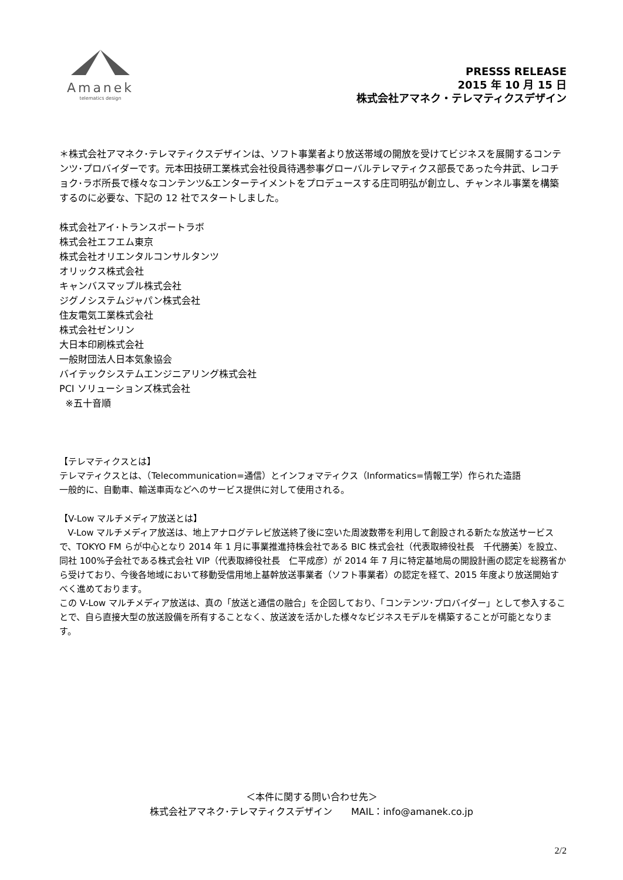Amanek
telematics design
PRESSS RELEASE
2015 年 10 月 15 日
株式会社アマネク・テレマティクスデザイン
＊株式会社アマネク･テレマティクスデザインは、ソフト事業者より放送帯域の開放を受けてビジネスを展開するコンテンツ･プロバイダーです。元本田技研工業株式会社役員待遇参事グローバルテレマティクス部長であった今井武、レコチョク･ラボ所長で様々なコンテンツ&エンターテイメントをプロデュースする庄司明弘が創立し、チャンネル事業を構築するのに必要な、下記の 12 社でスタートしました。
株式会社アイ･トランスポートラボ
株式会社エフエム東京
株式会社オリエンタルコンサルタンツ
オリックス株式会社
キャンバスマップル株式会社
ジグノシステムジャパン株式会社
住友電気工業株式会社
株式会社ゼンリン
大日本印刷株式会社
一般財団法人日本気象協会
バイテックシステムエンジニアリング株式会社
PCI ソリューションズ株式会社
※五十音順
【テレマティクスとは】
テレマティクスとは、（Telecommunication=通信）とインフォマティクス（Informatics=情報工学）作られた造語
一般的に、自動車、輸送車両などへのサービス提供に対して使用される。
【V-Low マルチメディア放送とは】
V-Low マルチメディア放送は、地上アナログテレビ放送終了後に空いた周波数帯を利用して創設される新たな放送サービスで、TOKYO FM らが中心となり 2014 年 1 月に事業推進持株会社である BIC 株式会社（代表取締役社長　千代勝美）を設立、同社 100%子会社である株式会社 VIP（代表取締役社長　仁平成彦）が 2014 年 7 月に特定基地局の開設計画の認定を総務省から受けており、今後各地域において移動受信用地上基幹放送事業者（ソフト事業者）の認定を経て、2015 年度より放送開始すべく進めております。
この V-Low マルチメディア放送は、真の「放送と通信の融合」を企図しており、「コンテンツ･プロバイダー」として参入することで、自ら直接大型の放送設備を所有することなく、放送波を活かした様々なビジネスモデルを構築することが可能となります。
＜本件に関する問い合わせ先＞
株式会社アマネク･テレマティクスデザイン　　MAIL：info@amanek.co.jp
2/2